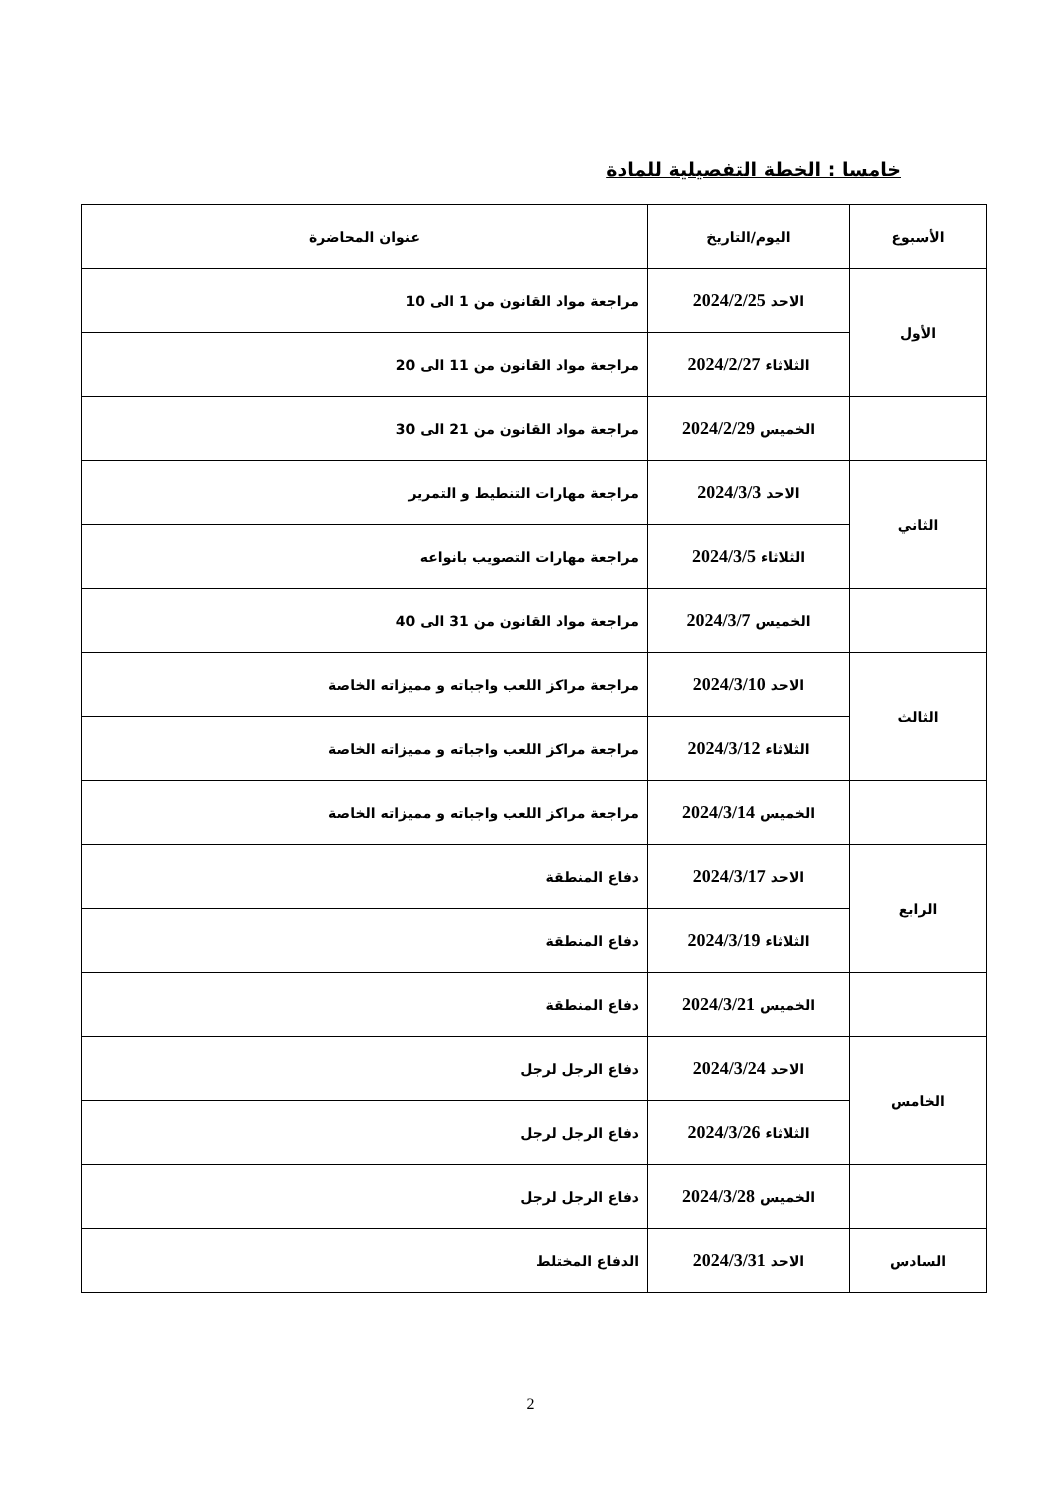خامسا : الخطة التفصيلية للمادة
| الأسبوع | اليوم/التاريخ | عنوان المحاضرة |
| --- | --- | --- |
| الأول | الاحد 2024/2/25 | مراجعة مواد القانون من 1 الى 10 |
| | الثلاثاء 2024/2/27 | مراجعة مواد القانون من 11 الى 20 |
| | الخميس 2024/2/29 | مراجعة مواد القانون من 21 الى 30 |
| الثاني | الاحد 2024/3/3 | مراجعة مهارات التنطيط و التمرير |
| | الثلاثاء 2024/3/5 | مراجعة مهارات التصويب بانواعه |
| | الخميس 2024/3/7 | مراجعة مواد القانون من 31 الى 40 |
| الثالث | الاحد 2024/3/10 | مراجعة مراكز اللعب واجباته و مميزاته الخاصة |
| | الثلاثاء 2024/3/12 | مراجعة مراكز اللعب واجباته و مميزاته الخاصة |
| | الخميس 2024/3/14 | مراجعة مراكز اللعب واجباته و مميزاته الخاصة |
| الرابع | الاحد 2024/3/17 | دفاع المنطقة |
| | الثلاثاء 2024/3/19 | دفاع المنطقة |
| | الخميس 2024/3/21 | دفاع المنطقة |
| الخامس | الاحد 2024/3/24 | دفاع الرجل لرجل |
| | الثلاثاء 2024/3/26 | دفاع الرجل لرجل |
| | الخميس 2024/3/28 | دفاع الرجل لرجل |
| السادس | الاحد 2024/3/31 | الدفاع المختلط |
2